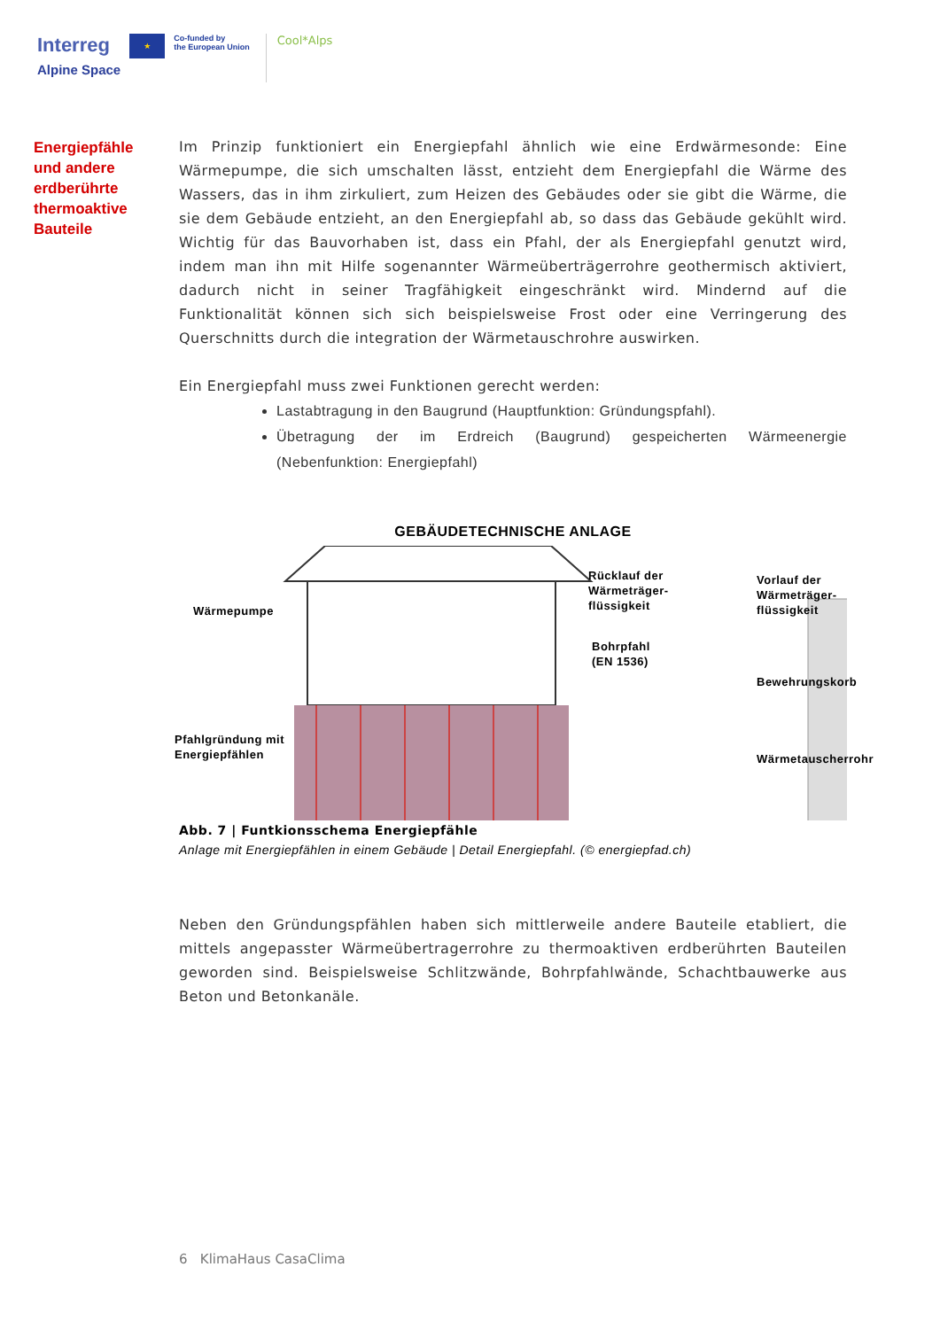Interreg
Alpine Space
★
Co-funded by
the European Union
Cool*Alps
Energiepfähle und andere erdberührte thermoaktive Bauteile
Im Prinzip funktioniert ein Energiepfahl ähnlich wie eine Erdwärmesonde: Eine Wärmepumpe, die sich umschalten lässt, entzieht dem Energiepfahl die Wärme des Wassers, das in ihm zirkuliert, zum Heizen des Gebäudes oder sie gibt die Wärme, die sie dem Gebäude entzieht, an den Energiepfahl ab, so dass das Gebäude gekühlt wird. Wichtig für das Bauvorhaben ist, dass ein Pfahl, der als Energiepfahl genutzt wird, indem man ihn mit Hilfe sogenannter Wärmeüberträgerrohre geothermisch aktiviert, dadurch nicht in seiner Tragfähigkeit eingeschränkt wird. Mindernd auf die Funktionalität können sich sich beispielsweise Frost oder eine Verringerung des Querschnitts durch die integration der Wärmetauschrohre auswirken.
Ein Energiepfahl muss zwei Funktionen gerecht werden:
Lastabtragung in den Baugrund (Hauptfunktion: Gründungspfahl).
Übetragung der im Erdreich (Baugrund) gespeicherten Wärmeenergie (Nebenfunktion: Energiepfahl)
GEBÄUDETECHNISCHE ANLAGE
Wärmepumpe
Pfahlgründung mit
Energiepfählen
Rücklauf der
Wärmeträger-
flüssigkeit
Bohrpfahl
(EN 1536)
Vorlauf der
Wärmeträger-
flüssigkeit
Bewehrungskorb
Wärmetauscherrohr
Abb. 7 | Funtkionsschema Energiepfähle
Anlage mit Energiepfählen in einem Gebäude | Detail Energiepfahl. (© energiepfad.ch)
Neben den Gründungspfählen haben sich mittlerweile andere Bauteile etabliert, die mittels angepasster Wärmeübertragerrohre zu thermoaktiven erdberührten Bauteilen geworden sind. Beispielsweise Schlitzwände, Bohrpfahlwände, Schachtbauwerke aus Beton und Betonkanäle.
6 KlimaHaus CasaClima